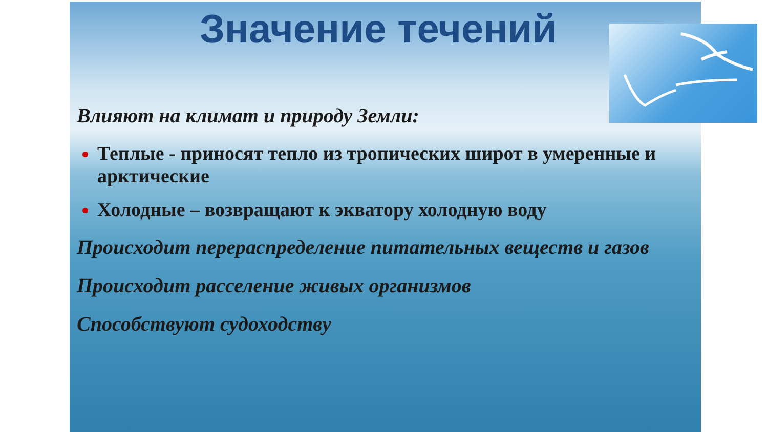Значение течений
Влияют на климат и природу Земли:
Теплые - приносят тепло из тропических широт в умеренные и арктические
Холодные – возвращают к экватору холодную воду
Происходит перераспределение питательных веществ и газов
Происходит расселение живых организмов
Способствуют судоходству